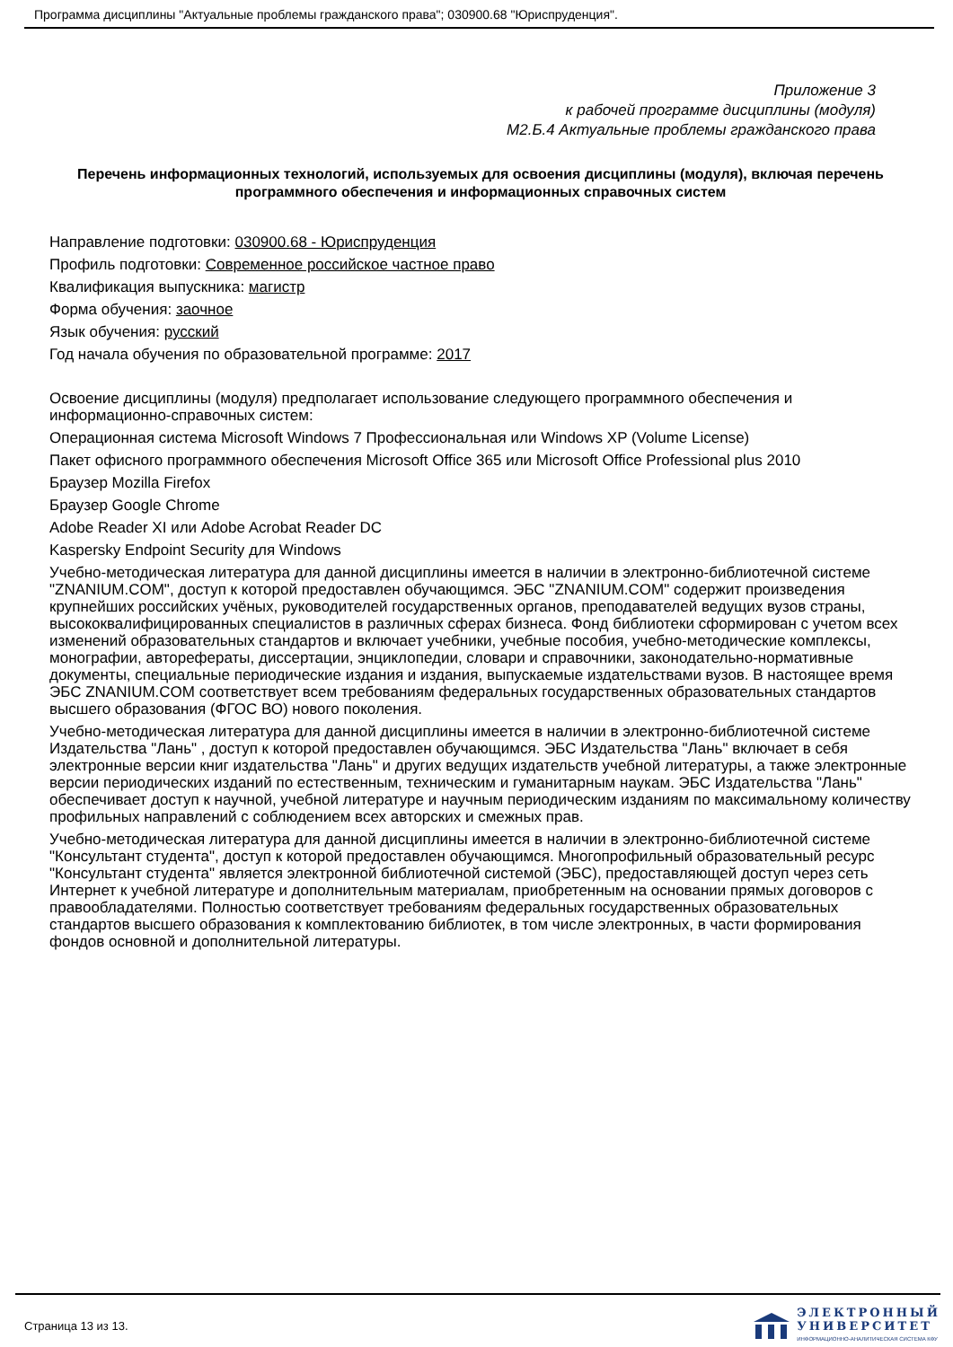Программа дисциплины "Актуальные проблемы гражданского права"; 030900.68 "Юриспруденция".
Приложение 3
к рабочей программе дисциплины (модуля)
М2.Б.4 Актуальные проблемы гражданского права
Перечень информационных технологий, используемых для освоения дисциплины (модуля), включая перечень программного обеспечения и информационных справочных систем
Направление подготовки: 030900.68 - Юриспруденция
Профиль подготовки: Современное российское частное право
Квалификация выпускника: магистр
Форма обучения: заочное
Язык обучения: русский
Год начала обучения по образовательной программе: 2017
Освоение дисциплины (модуля) предполагает использование следующего программного обеспечения и информационно-справочных систем:
Операционная система Microsoft Windows 7 Профессиональная или Windows XP (Volume License)
Пакет офисного программного обеспечения Microsoft Office 365 или Microsoft Office Professional plus 2010
Браузер Mozilla Firefox
Браузер Google Chrome
Adobe Reader XI или Adobe Acrobat Reader DC
Kaspersky Endpoint Security для Windows
Учебно-методическая литература для данной дисциплины имеется в наличии в электронно-библиотечной системе "ZNANIUM.COM", доступ к которой предоставлен обучающимся. ЭБС "ZNANIUM.COM" содержит произведения крупнейших российских учёных, руководителей государственных органов, преподавателей ведущих вузов страны, высококвалифицированных специалистов в различных сферах бизнеса. Фонд библиотеки сформирован с учетом всех изменений образовательных стандартов и включает учебники, учебные пособия, учебно-методические комплексы, монографии, авторефераты, диссертации, энциклопедии, словари и справочники, законодательно-нормативные документы, специальные периодические издания и издания, выпускаемые издательствами вузов. В настоящее время ЭБС ZNANIUM.COM соответствует всем требованиям федеральных государственных образовательных стандартов высшего образования (ФГОС ВО) нового поколения.
Учебно-методическая литература для данной дисциплины имеется в наличии в электронно-библиотечной системе Издательства "Лань" , доступ к которой предоставлен обучающимся. ЭБС Издательства "Лань" включает в себя электронные версии книг издательства "Лань" и других ведущих издательств учебной литературы, а также электронные версии периодических изданий по естественным, техническим и гуманитарным наукам. ЭБС Издательства "Лань" обеспечивает доступ к научной, учебной литературе и научным периодическим изданиям по максимальному количеству профильных направлений с соблюдением всех авторских и смежных прав.
Учебно-методическая литература для данной дисциплины имеется в наличии в электронно-библиотечной системе "Консультант студента", доступ к которой предоставлен обучающимся. Многопрофильный образовательный ресурс "Консультант студента" является электронной библиотечной системой (ЭБС), предоставляющей доступ через сеть Интернет к учебной литературе и дополнительным материалам, приобретенным на основании прямых договоров с правообладателями. Полностью соответствует требованиям федеральных государственных образовательных стандартов высшего образования к комплектованию библиотек, в том числе электронных, в части формирования фондов основной и дополнительной литературы.
Страница 13 из 13.
ЭЛЕКТРОННЫЙ
УНИВЕРСИТЕТ
ИНФОРМАЦИОННО-АНАЛИТИЧЕСКАЯ СИСТЕМА КФУ